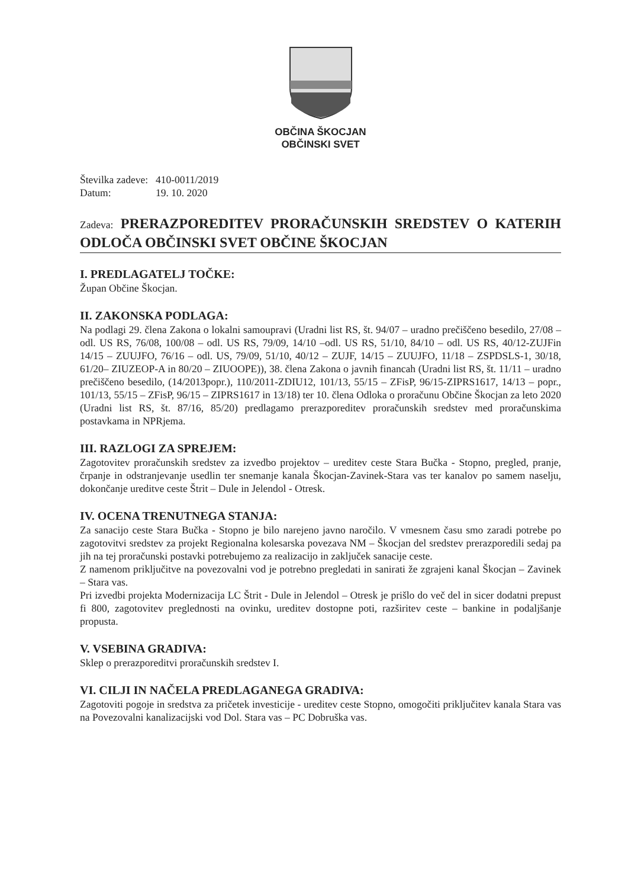OBČINA ŠKOCJAN
OBČINSKI SVET
Številka zadeve: 410-0011/2019
Datum: 19. 10. 2020
Zadeva: PRERAZPOREDITEV PRORAČUNSKIH SREDSTEV O KATERIH ODLOČA OBČINSKI SVET OBČINE ŠKOCJAN
I. PREDLAGATELJ TOČKE:
Župan Občine Škocjan.
II. ZAKONSKA PODLAGA:
Na podlagi 29. člena Zakona o lokalni samoupravi (Uradni list RS, št. 94/07 – uradno prečiščeno besedilo, 27/08 – odl. US RS, 76/08, 100/08 – odl. US RS, 79/09, 14/10 –odl. US RS, 51/10, 84/10 – odl. US RS, 40/12-ZUJFin 14/15 – ZUUJFO, 76/16 – odl. US, 79/09, 51/10, 40/12 – ZUJF, 14/15 – ZUUJFO, 11/18 – ZSPDSLS-1, 30/18, 61/20– ZIUZEOP-A in 80/20 – ZIUOOPE)), 38. člena Zakona o javnih financah (Uradni list RS, št. 11/11 – uradno prečiščeno besedilo, (14/2013popr.), 110/2011-ZDIU12, 101/13, 55/15 – ZFisP, 96/15-ZIPRS1617, 14/13 – popr., 101/13, 55/15 – ZFisP, 96/15 – ZIPRS1617 in 13/18) ter 10. člena Odloka o proračunu Občine Škocjan za leto 2020 (Uradni list RS, št. 87/16, 85/20) predlagamo prerazporeditev proračunskih sredstev med proračunskima postavkama in NPRjema.
III. RAZLOGI ZA SPREJEM:
Zagotovitev proračunskih sredstev za izvedbo projektov – ureditev ceste Stara Bučka - Stopno, pregled, pranje, črpanje in odstranjevanje usedlin ter snemanje kanala Škocjan-Zavinek-Stara vas ter kanalov po samem naselju, dokončanje ureditve ceste Štrit – Dule in Jelendol - Otresk.
IV. OCENA TRENUTNEGA STANJA:
Za sanacijo ceste Stara Bučka - Stopno je bilo narejeno javno naročilo. V vmesnem času smo zaradi potrebe po zagotovitvi sredstev za projekt Regionalna kolesarska povezava NM – Škocjan del sredstev prerazporedili sedaj pa jih na tej proračunski postavki potrebujemo za realizacijo in zaključek sanacije ceste.
Z namenom priključitve na povezovalni vod je potrebno pregledati in sanirati že zgrajeni kanal Škocjan – Zavinek – Stara vas.
Pri izvedbi projekta Modernizacija LC Štrit - Dule in Jelendol – Otresk je prišlo do več del in sicer dodatni prepust fi 800, zagotovitev preglednosti na ovinku, ureditev dostopne poti, razširitev ceste – bankine in podaljšanje propusta.
V. VSEBINA GRADIVA:
Sklep o prerazporeditvi proračunskih sredstev I.
VI. CILJI IN NAČELA PREDLAGANEGA GRADIVA:
Zagotoviti pogoje in sredstva za pričetek investicije - ureditev ceste Stopno, omogočiti priključitev kanala Stara vas na Povezovalni kanalizacijski vod Dol. Stara vas – PC Dobruška vas.